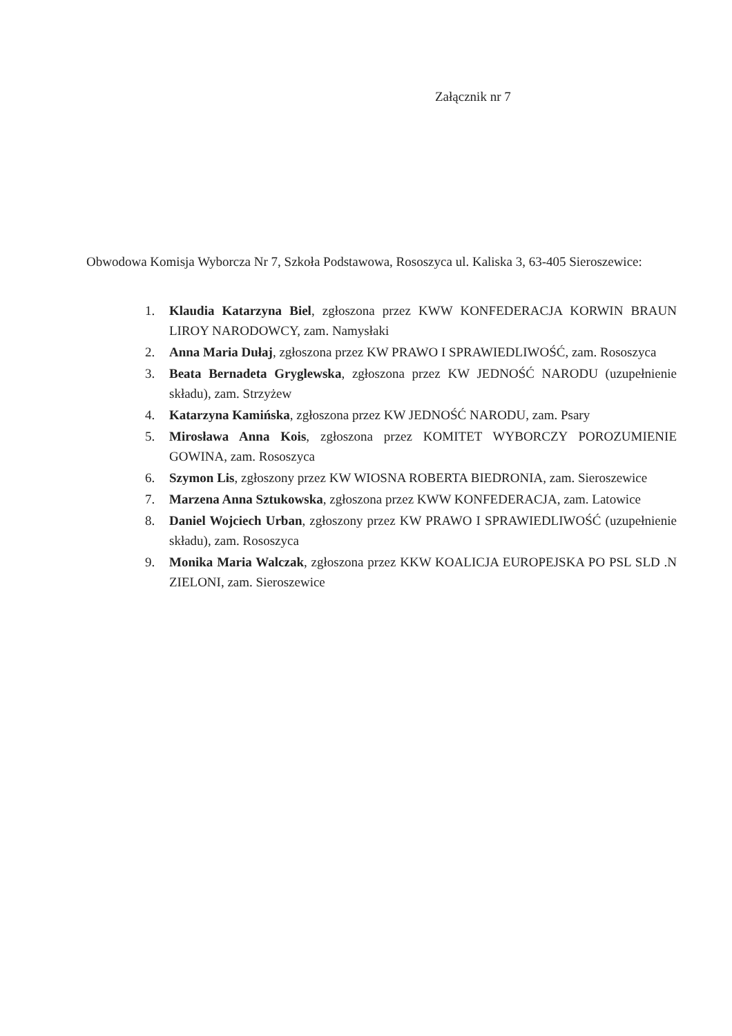Załącznik nr 7
Obwodowa Komisja Wyborcza Nr 7, Szkoła Podstawowa, Rososzyca ul. Kaliska 3, 63-405 Sieroszewice:
1. Klaudia Katarzyna Biel, zgłoszona przez KWW KONFEDERACJA KORWIN BRAUN LIROY NARODOWCY, zam. Namysłaki
2. Anna Maria Dułaj, zgłoszona przez KW PRAWO I SPRAWIEDLIWOŚĆ, zam. Rososzyca
3. Beata Bernadeta Gryglewska, zgłoszona przez KW JEDNOŚĆ NARODU (uzupełnienie składu), zam. Strzyżew
4. Katarzyna Kamińska, zgłoszona przez KW JEDNOŚĆ NARODU, zam. Psary
5. Mirosława Anna Kois, zgłoszona przez KOMITET WYBORCZY POROZUMIENIE GOWINA, zam. Rososzyca
6. Szymon Lis, zgłoszony przez KW WIOSNA ROBERTA BIEDRONIA, zam. Sieroszewice
7. Marzena Anna Sztukowska, zgłoszona przez KWW KONFEDERACJA, zam. Latowice
8. Daniel Wojciech Urban, zgłoszony przez KW PRAWO I SPRAWIEDLIWOŚĆ (uzupełnienie składu), zam. Rososzyca
9. Monika Maria Walczak, zgłoszona przez KKW KOALICJA EUROPEJSKA PO PSL SLD .N ZIELONI, zam. Sieroszewice